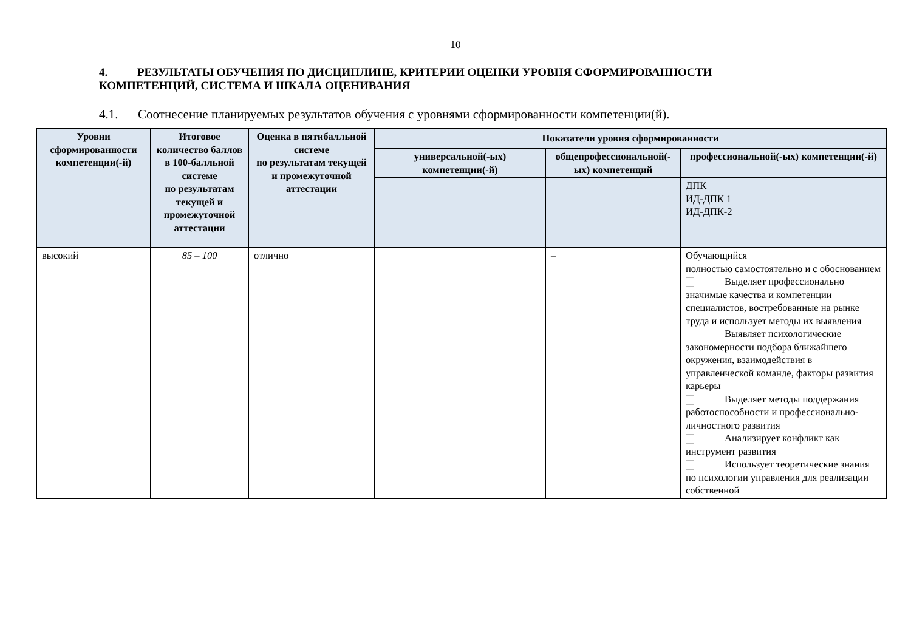10
4. РЕЗУЛЬТАТЫ ОБУЧЕНИЯ ПО ДИСЦИПЛИНЕ, КРИТЕРИИ ОЦЕНКИ УРОВНЯ СФОРМИРОВАННОСТИ КОМПЕТЕНЦИЙ, СИСТЕМА И ШКАЛА ОЦЕНИВАНИЯ
4.1. Соотнесение планируемых результатов обучения с уровнями сформированности компетенции(й).
| Уровни сформированности компетенции(-й) | Итоговое количество баллов в 100-балльной системе по результатам текущей и промежуточной аттестации | Оценка в пятибалльной системе по результатам текущей и промежуточной аттестации | Показатели уровня сформированности | | |
| --- | --- | --- | --- | --- | --- |
| | | | универсальной(-ых) компетенции(-й) | общепрофессиональной(-ых) компетенций | профессиональной(-ых) компетенции(-й) |
| | | | | | ДПК ИД-ДПК 1 ИД-ДПК-2 |
| высокий | 85 – 100 | отлично | | – | Обучающийся полностью самостоятельно и с обоснованием Выделяет профессионально значимые качества и компетенции специалистов, востребованные на рынке труда и использует методы их выявления Выявляет психологические закономерности подбора ближайшего окружения, взаимодействия в управленческой команде, факторы развития карьеры Выделяет методы поддержания работоспособности и профессионально-личностного развития Анализирует конфликт как инструмент развития Использует теоретические знания по психологии управления для реализации собственной |